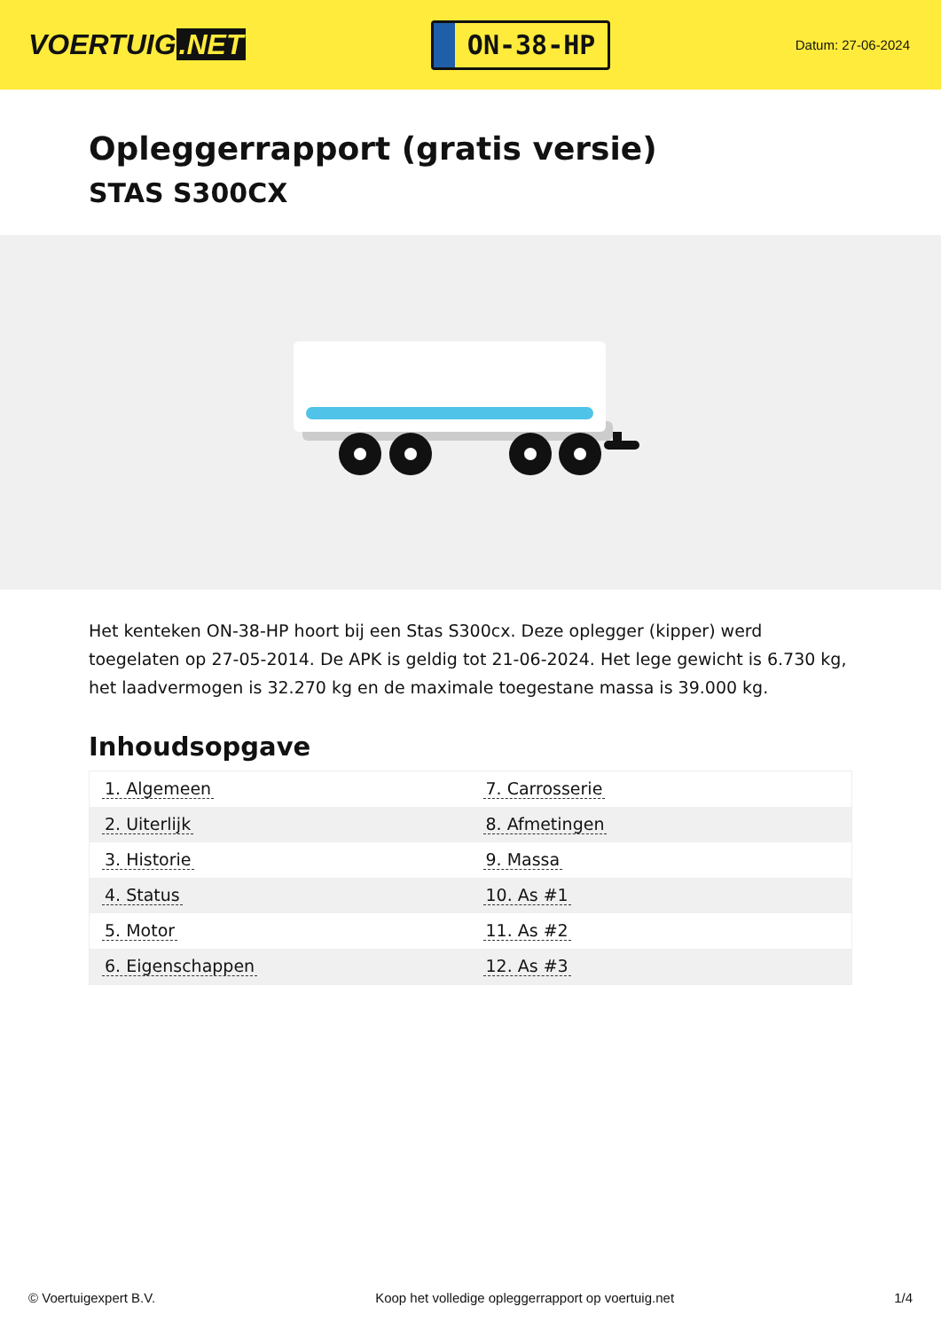VOERTUIG.NET
ON-38-HP
Datum: 27-06-2024
Opleggerrapport (gratis versie)
STAS S300CX
Het kenteken ON-38-HP hoort bij een Stas S300cx. Deze oplegger (kipper) werd toegelaten op 27-05-2014. De APK is geldig tot 21-06-2024. Het lege gewicht is 6.730 kg, het laadvermogen is 32.270 kg en de maximale toegestane massa is 39.000 kg.
Inhoudsopgave
| 1. Algemeen | 7. Carrosserie |
| 2. Uiterlijk | 8. Afmetingen |
| 3. Historie | 9. Massa |
| 4. Status | 10. As #1 |
| 5. Motor | 11. As #2 |
| 6. Eigenschappen | 12. As #3 |
© Voertuigexpert B.V. Koop het volledige opleggerrapport op voertuig.net 1/4